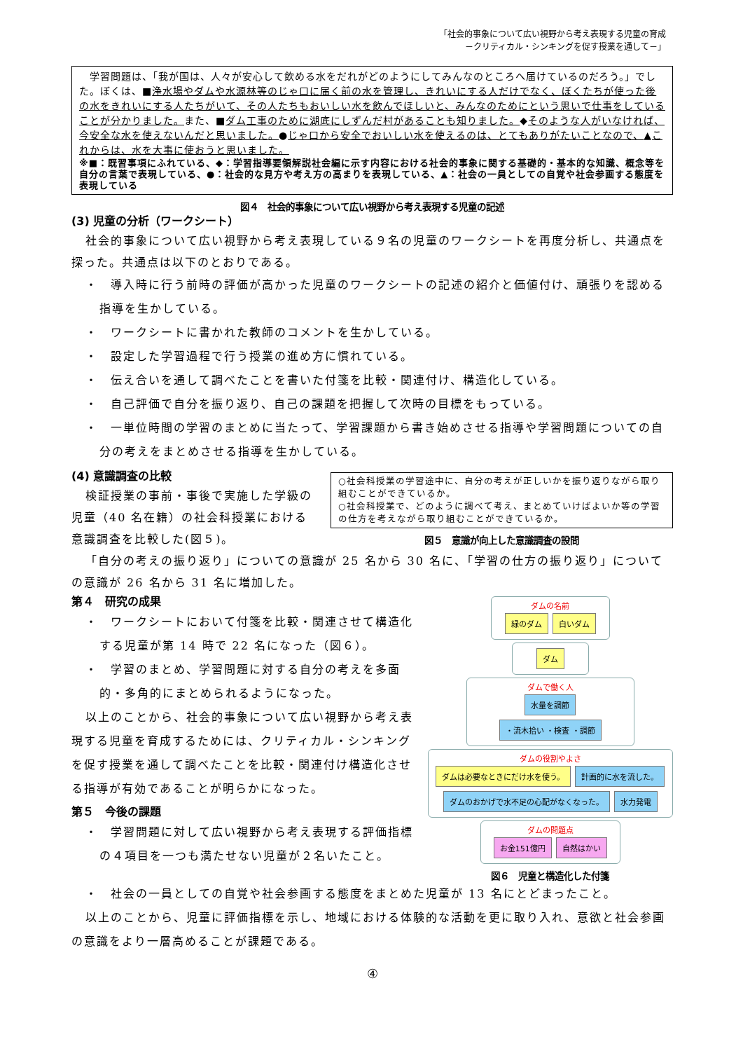「社会的事象について広い視野から考え表現する児童の育成
－クリティカル・シンキングを促す授業を通して－」
　学習問題は、「我が国は、人々が安心して飲める水をだれがどのようにしてみんなのところへ届けているのだろう。」でした。ぼくは、■浄水場やダムや水源林等のじゃ口に届く前の水を管理し、きれいにする人だけでなく、ぼくたちが使った後の水をきれいにする人たちがいて、その人たちもおいしい水を飲んでほしいと、みんなのためにという思いで仕事をしていることが分かりました。また、■ダム工事のために湖底にしずんだ村があることも知りました。◆そのような人がいなければ、今安全な水を使えないんだと思いました。●じゃ口から安全でおいしい水を使えるのは、とてもありがたいことなので、▲これからは、水を大事に使おうと思いました。
※■：既習事項にふれている、◆：学習指導要領解説社会編に示す内容における社会的事象に関する基礎的・基本的な知識、概念等を自分の言葉で表現している、●：社会的な見方や考え方の高まりを表現している、▲：社会の一員としての自覚や社会参画する態度を表現している
図４　社会的事象について広い視野から考え表現する児童の記述
(3) 児童の分析（ワークシート）
社会的事象について広い視野から考え表現している９名の児童のワークシートを再度分析し、共通点を探った。共通点は以下のとおりである。
・　導入時に行う前時の評価が高かった児童のワークシートの記述の紹介と価値付け、頑張りを認める指導を生かしている。
・　ワークシートに書かれた教師のコメントを生かしている。
・　設定した学習過程で行う授業の進め方に慣れている。
・　伝え合いを通して調べたことを書いた付箋を比較・関連付け、構造化している。
・　自己評価で自分を振り返り、自己の課題を把握して次時の目標をもっている。
・　一単位時間の学習のまとめに当たって、学習課題から書き始めさせる指導や学習問題についての自分の考えをまとめさせる指導を生かしている。
(4) 意識調査の比較
検証授業の事前・事後で実施した学級の児童（40 名在籍）の社会科授業における意識調査を比較した(図５)。
○社会科授業の学習途中に、自分の考えが正しいかを振り返りながら取り組むことができているか。
○社会科授業で、どのように調べて考え、まとめていけばよいか等の学習の仕方を考えながら取り組むことができているか。
図５　意識が向上した意識調査の設問
「自分の考えの振り返り」についての意識が 25 名から 30 名に、「学習の仕方の振り返り」についての意識が 26 名から 31 名に増加した。
第４　研究の成果
・　ワークシートにおいて付箋を比較・関連させて構造化する児童が第 14 時で 22 名になった（図６）。
・　学習のまとめ、学習問題に対する自分の考えを多面的・多角的にまとめられるようになった。
以上のことから、社会的事象について広い視野から考え表現する児童を育成するためには、クリティカル・シンキングを促す授業を通して調べたことを比較・関連付け構造化させる指導が有効であることが明らかになった。
第５　今後の課題
・　学習問題に対して広い視野から考え表現する評価指標の４項目を一つも満たせない児童が２名いたこと。
ダムの名前
緑のダム 白いダム
ダム
ダムで働く人
水量を調節 ・流木拾い ・検査 ・調節
ダムの役割やよさ
ダムは必要なときにだけ水を使う。 計画的に水を流した。 ダムのおかげで水不足の心配がなくなった。 水力発電
ダムの問題点
お金151億円 自然はかい
図６　児童と構造化した付箋
・　社会の一員としての自覚や社会参画する態度をまとめた児童が 13 名にとどまったこと。
以上のことから、児童に評価指標を示し、地域における体験的な活動を更に取り入れ、意欲と社会参画の意識をより一層高めることが課題である。
④